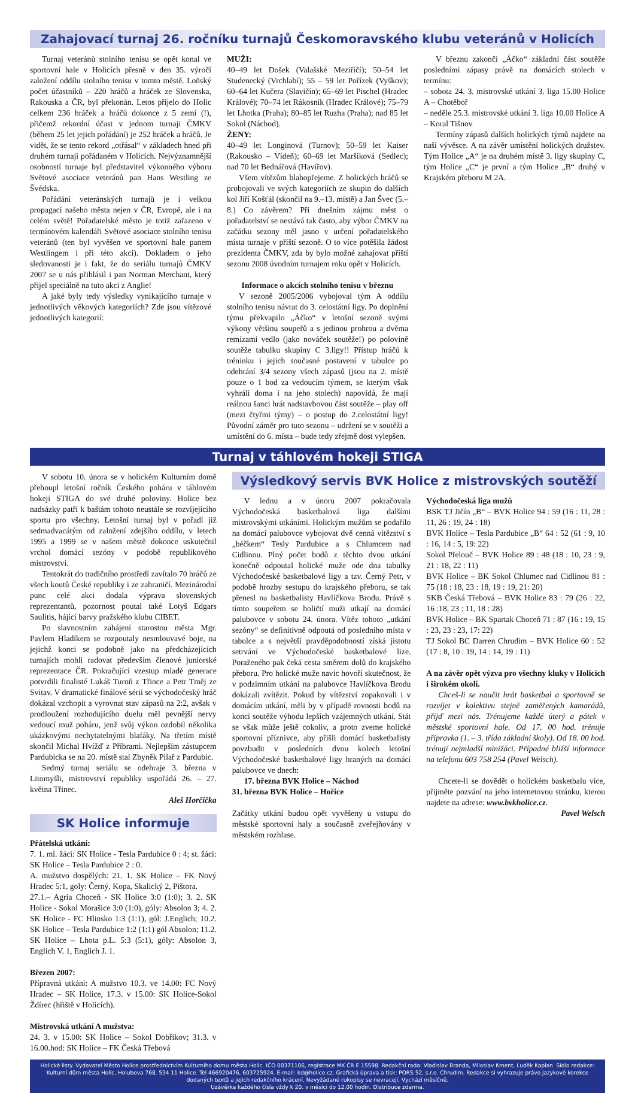Zahajovací turnaj 26. ročníku turnajů Českomoravského klubu veteránů v Holicích
Turnaj veteránů stolního tenisu se opět konal ve sportovní hale v Holicích přesně v den 35. výročí založení oddílu stolního tenisu v tomto městě. Loňský počet účastníků – 220 hráčů a hráček ze Slovenska, Rakouska a ČR, byl překonán. Letos přijelo do Holic celkem 236 hráček a hráčů dokonce z 5 zemí (!), přičemž rekordní účast v jednom turnaji ČMKV (během 25 let jejich pořádání) je 252 hráček a hráčů. Je vidět, že se tento rekord „otřásal“ v základech hned při druhém turnaji pořádaném v Holicích. Nejvýznamnější osobností turnaje byl představitel výkonného výboru Světové asociace veteránů pan Hans Westling ze Švédska.
Pořádání veteránských turnajů je i velkou propagací našeho města nejen v ČR, Evropě, ale i na celém světě! Pořadatelské město je totiž zařazeno v termínovém kalendáři Světové asociace stolního tenisu veteránů (ten byl vyvěšen ve sportovní hale panem Westlingem i při této akci). Dokladem o jeho sledovanosti je i fakt, že do seriálu turnajů ČMKV 2007 se u nás přihlásil i pan Norman Merchant, který přijel speciálně na tuto akci z Anglie!
A jaké byly tedy výsledky vynikajícího turnaje v jednotlivých věkových kategoriích? Zde jsou vítězové jednotlivých kategorií:
MUŽI:
40–49 let Došek (Valašské Meziříčí); 50–54 let Studenecký (Vrchlabí); 55 – 59 let Pořízek (Vyškov); 60–64 let Kučera (Slavičín); 65–69 let Pischel (Hradec Králové); 70–74 let Rákosník (Hradec Králové); 75–79 let Lhotka (Praha); 80–85 let Ruzha (Praha); nad 85 let Sokol (Náchod).
ŽENY:
40–49 let Longinová (Turnov); 50–59 let Kaiser (Rakousko – Vídeň); 60–69 let Maršíková (Sedlec); nad 70 let Bednářová (Havířov).
Všem vítězům blahopřejeme. Z holických hráčů se probojovali ve svých kategoriích ze skupin do dalších kol Jiří Košťál (skončil na 9.–13. místě) a Jan Švec (5.–8.) Co závěrem? Při dnešním zájmu měst o pořadatelství se nestává tak často, aby výbor ČMKV na začátku sezony měl jasno v určení pořadatelského místa turnaje v příští sezoně. O to více potěšila žádost prezidenta ČMKV, zda by bylo možné zahajovat příští sezonu 2008 úvodním turnajem roku opět v Holicích.
Informace o akcích stolního tenisu v březnu
V sezoně 2005/2006 vybojoval tým A oddílu stolního tenisu návrat do 3. celostátní ligy. Po doplnění týmu překvapilo „Áčko“ v letošní sezoně svými výkony většinu soupeřů a s jedinou prohrou a dvěma remízami vedlo (jako nováček soutěže!) po polovině soutěže tabulku skupiny C 3.ligy!! Přístup hráčů k tréninku i jejich současné postavení v tabulce po odehrání 3/4 sezony všech zápasů (jsou na 2. místě pouze o 1 bod za vedoucím týmem, se kterým však vyhráli doma i na jeho stolech) napovídá, že mají reálnou šanci hrát nadstavbovou část soutěže – play off (mezi čtyřmi týmy) – o postup do 2.celostátní ligy! Původní záměr pro tuto sezonu – udržení se v soutěži a umístění do 6. místa – bude tedy zřejmě dost vylepšen.
V březnu zakončí „Áčko“ základní část soutěže posledními zápasy právě na domácích stolech v termínu:
– sobota 24. 3. mistrovské utkání 3. liga 15.00 Holice A – Chotěboř
– neděle 25.3. mistrovské utkání 3. liga 10.00 Holice A – Koral Tišnov
Termíny zápasů dalších holických týmů najdete na naší vývěsce. A na závěr umístění holických družstev. Tým Holice „A“ je na druhém místě 3. ligy skupiny C, tým Holice „C“ je první a tým Holice „B“ druhý v Krajském přeboru M 2A.
Turnaj v táhlovém hokeji STIGA
V sobotu 10. února se v holickém Kulturním domě přehoupl letošní ročník Českého poháru v táhlovém hokeji STIGA do své druhé poloviny. Holice bez nadsázky patří k baštám tohoto neustále se rozvíjejícího sportu pro všechny. Letošní turnaj byl v pořadí již sedmadvacátým od založení zdejšího oddílu, v letech 1995 a 1999 se v našem městě dokonce uskutečnil vrchol domácí sezóny v podobě republikového mistrovství.
Tentokrát do tradičního prostředí zavítalo 70 hráčů ze všech koutů České republiky i ze zahraničí. Mezinárodní punc celé akci dodala výprava slovenských reprezentantů, pozornost poutal také Lotyš Edgars Saulitis, hájící barvy pražského klubu CIBET.
Po slavnostním zahájení starostou města Mgr. Pavlem Hladíkem se rozpoutaly nesmlouvavé boje, na jejichž konci se podobně jako na předcházejících turnajích mohli radovat především členové juniorské reprezentace ČR. Pokračující vzestup mladé generace potvrdili finalisté Lukáš Turoň z Třince a Petr Tměj ze Svitav. V dramatické finálové sérii se východočeský hráč dokázal vzchopit a vyrovnat stav zápasů na 2:2, avšak v prodloužení rozhodujícího duelu měl pevnější nervy vedoucí muž poháru, jenž svůj výkon ozdobil několika ukázkovými nechytatelnými blafáky. Na třetím místě skončil Michal Hvížď z Příbrami. Nejlepším zástupcem Pardubicka se na 20. místě stal Zbyněk Pilař z Pardubic.
Sedmý turnaj seriálu se odehraje 3. března v Litomyšli, mistrovství republiky uspořádá 26. – 27. května Třinec.
Aleš Horčička
SK Holice informuje
Přátelská utkání:
7. 1. ml. žáci: SK Holice - Tesla Pardubice 0 : 4; st. žáci: SK Holice – Tesla Pardubice 2 : 0.
A. mužstvo dospělých: 21. 1. SK Holice – FK Nový Hradec 5:1, goly: Černý, Kopa, Skalický 2, Pištora.
27.1.– Agria Choceň - SK Holice 3:0 (1:0); 3. 2. SK Holice - Sokol Morašice 3:0 (1:0), góly: Absolon 3; 4. 2. SK Holice - FC Hlinsko 1:3 (1:1), gól: J.Englich; 10.2. SK Holice – Tesla Pardubice 1:2 (1:1) gól Absolon; 11.2. SK Holice – Lhota p.L. 5:3 (5:1), góly: Absolon 3, Englich V. 1, Englich J. 1.
Březen 2007:
Přípravná utkání: A mužstvo 10.3. ve 14.00: FC Nový Hradec – SK Holice, 17.3. v 15.00: SK Holice-Sokol Ždírec (hřiště v Holicích).
Mistrovská utkání A mužstva:
24. 3. v 15.00: SK Holice – Sokol Dobříkov; 31.3. v 16.00.hod: SK Holice – FK Česká Třebová
Výsledkový servis BVK Holice z mistrovských soutěží
V lednu a v únoru 2007 pokračovala Východočeská basketbalová liga dalšími mistrovskými utkáními. Holickým mužům se podařilo na domácí palubovce vybojovat dvě cenná vítězství s „béčkem“ Tesly Pardubice a s Chlumcem nad Cidlinou. Plný počet bodů z těchto dvou utkání konečně odpoutal holické muže ode dna tabulky Východočeské basketbalové ligy a tzv. Černý Petr, v podobě hrozby sestupu do krajského přeboru, se tak přenesl na basketbalisty Havlíčkova Brodu. Právě s tímto soupeřem se holičtí muži utkají na domácí palubovce v sobotu 24. února. Vítěz tohoto „utkání sezóny“ se definitivně odpoutá od posledního místa v tabulce a s největší pravděpodobností získá jistotu setrvání ve Východočeské basketbalové lize. Poraženého pak čeká cesta směrem dolů do krajského přeboru. Pro holické muže navíc hovoří skutečnost, že v podzimním utkání na palubovce Havlíčkova Brodu dokázali zvítězit. Pokud by vítězství zopakovali i v domácím utkání, měli by v případě rovnosti bodů na konci soutěže výhodu lepších vzájemných utkání. Stát se však může ještě cokoliv, a proto zveme holické sportovní příznivce, aby přišli domácí basketbalisty povzbudit v posledních dvou kolech letošní Východočeské basketbalové ligy hraných na domácí palubovce ve dnech:
17. března BVK Holice – Náchod
31. března BVK Holice – Hořice
Začátky utkání budou opět vyvěšeny u vstupu do městské sportovní haly a současně zveřejňovány v městském rozhlase.
Východočeská liga mužů
BSK TJ Jičín „B“ – BVK Holice 94 : 59 (16 : 11, 28 : 11, 26 : 19, 24 : 18)
BVK Holice – Tesla Pardubice „B“ 64 : 52 (61 : 9, 10 : 16, 14 : 5, 19: 22)
Sokol Přelouč – BVK Holice 89 : 48 (18 : 10, 23 : 9, 21 : 18, 22 : 11)
BVK Holice – BK Sokol Chlumec nad Cidlinou 81 : 75 (18 : 18, 23 : 18, 19 : 19, 21: 20)
SKB Česká Třebová – BVK Holice 83 : 79 (26 : 22, 16 :18, 23 : 11, 18 : 28)
BVK Holice – BK Spartak Choceň 71 : 87 (16 : 19, 15 : 23, 23 : 23, 17: 22)
TJ Sokol BC Darren Chrudim – BVK Holice 60 : 52 (17 : 8, 10 : 19, 14 : 14, 19 : 11)
A na závěr opět výzva pro všechny kluky v Holicích i širokém okolí.
Chceš-li se naučit hrát basketbal a sportovně se rozvíjet v kolektivu stejně zaměřených kamarádů, přijď mezi nás. Trénujeme každé úterý a pátek v městské sportovní hale. Od 17. 00 hod. trénuje přípravka (1. – 3. třída základní školy). Od 18. 00 hod. trénují nejmladší minižáci. Případné bližší informace na telefonu 603 758 254 (Pavel Welsch).
Chcete-li se dovědět o holickém basketbalu více, přijměte pozvání na jeho internetovou stránku, kterou najdete na adrese: www.bvkholice.cz.
Pavel Welsch
Holické listy. Vydavatel Město Holice prostřednictvím Kulturního domu města Holic. IČO 00371106, registrace MK ČR E 15598. Redakční rada: Vladislav Branda, Miloslav Kment, Luděk Kaplan. Sídlo redakce: Kulturní dům města Holic, Holubova 768, 534 11 Holice. Tel 466920476, 603725924. E-mail: kd@holice.cz. Grafická úprava a tisk: PORS 52, s.r.o. Chrudim. Redakce si vyhrazuje právo jazykové korekce dodaných textů a jejich redakčního krácení. Nevyžádané rukopisy se nevracejí. Vychází měsíčně.
Uzávěrka každého čísla vždy k 20. v měsíci do 12.00 hodin. Distribuce zdarma.